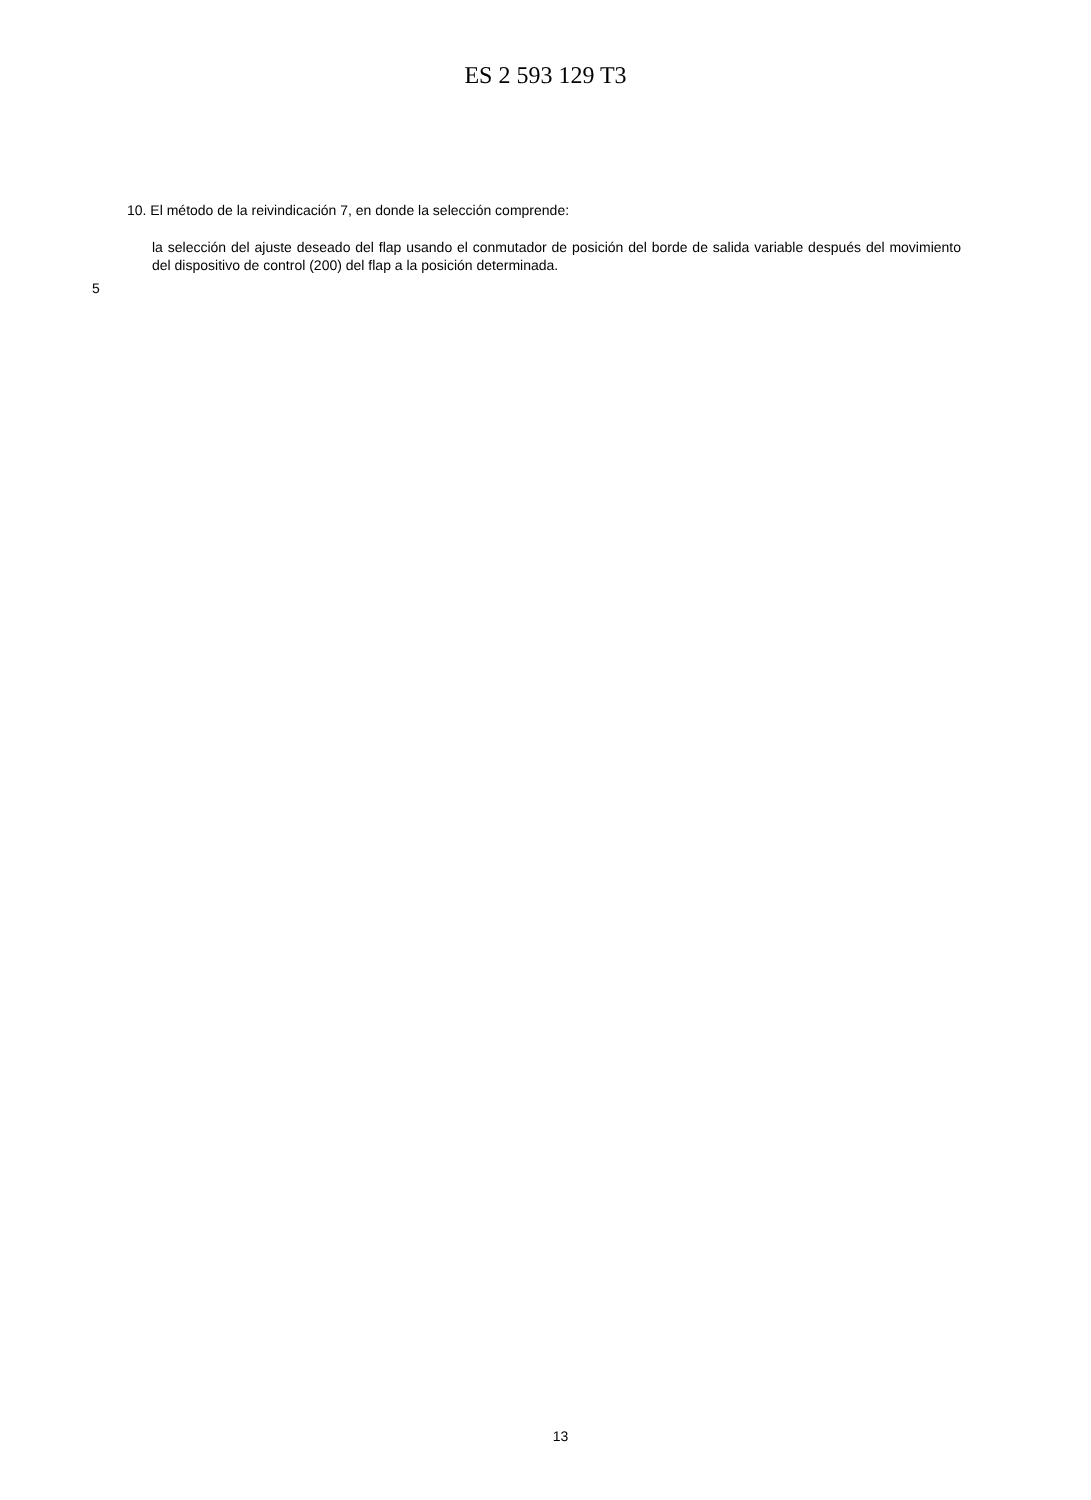ES 2 593 129 T3
10. El método de la reivindicación 7, en donde la selección comprende:
la selección del ajuste deseado del flap usando el conmutador de posición del borde de salida variable después del movimiento del dispositivo de control (200) del flap a la posición determinada.
5
13